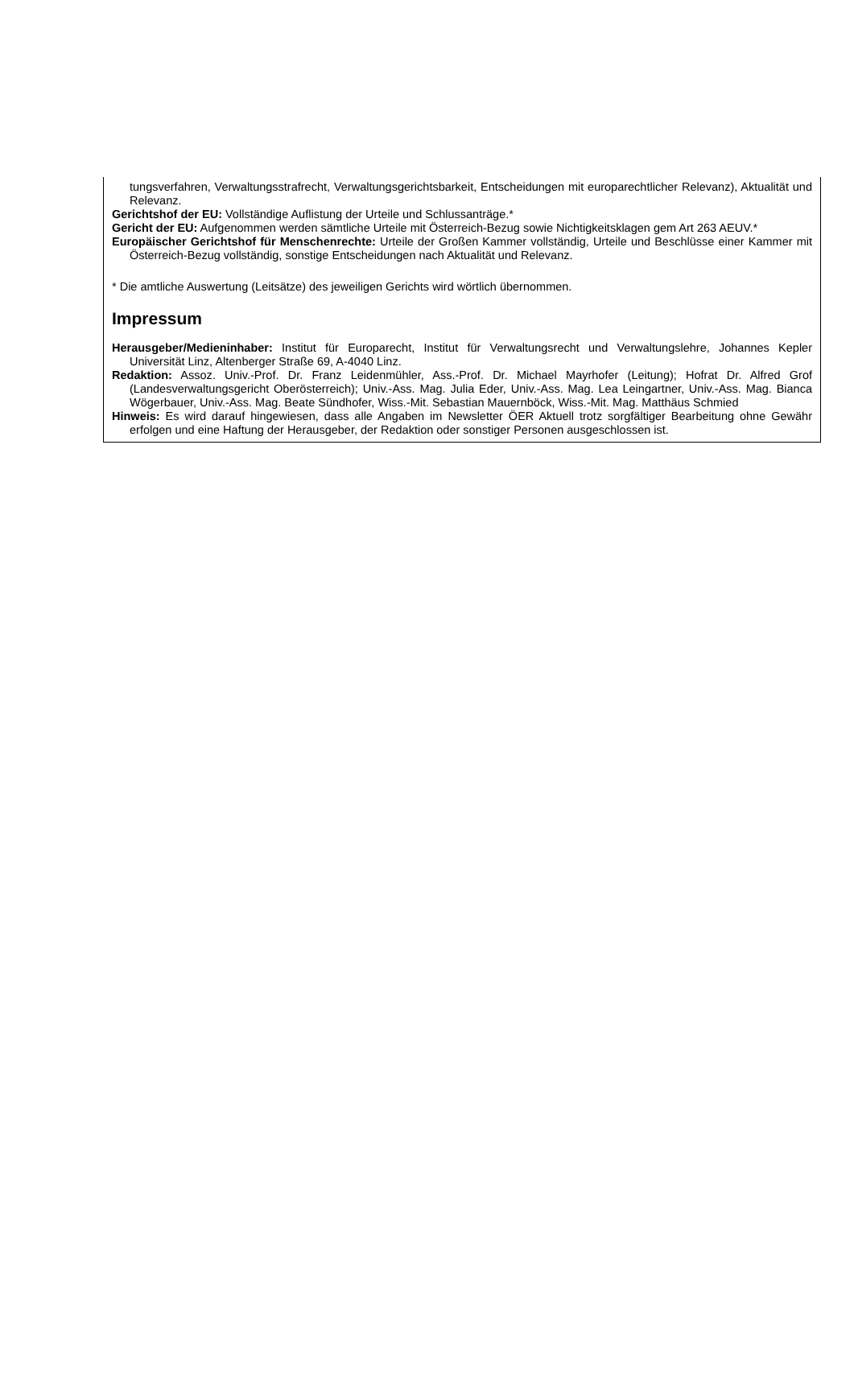tungsverfahren, Verwaltungsstrafrecht, Verwaltungsgerichtsbarkeit, Entscheidungen mit europarechtlicher Relevanz), Aktualität und Relevanz.
Gerichtshof der EU: Vollständige Auflistung der Urteile und Schlussanträge.*
Gericht der EU: Aufgenommen werden sämtliche Urteile mit Österreich-Bezug sowie Nichtigkeitsklagen gem Art 263 AEUV.*
Europäischer Gerichtshof für Menschenrechte: Urteile der Großen Kammer vollständig, Urteile und Beschlüsse einer Kammer mit Österreich-Bezug vollständig, sonstige Entscheidungen nach Aktualität und Relevanz.
* Die amtliche Auswertung (Leitsätze) des jeweiligen Gerichts wird wörtlich übernommen.
Impressum
Herausgeber/Medieninhaber: Institut für Europarecht, Institut für Verwaltungsrecht und Verwaltungslehre, Johannes Kepler Universität Linz, Altenberger Straße 69, A-4040 Linz.
Redaktion: Assoz. Univ.-Prof. Dr. Franz Leidenmühler, Ass.-Prof. Dr. Michael Mayrhofer (Leitung); Hofrat Dr. Alfred Grof (Landesverwaltungsgericht Oberösterreich); Univ.-Ass. Mag. Julia Eder, Univ.-Ass. Mag. Lea Leingartner, Univ.-Ass. Mag. Bianca Wögerbauer, Univ.-Ass. Mag. Beate Sündhofer, Wiss.-Mit. Sebastian Mauernböck, Wiss.-Mit. Mag. Matthäus Schmied
Hinweis: Es wird darauf hingewiesen, dass alle Angaben im Newsletter ÖER Aktuell trotz sorgfältiger Bearbeitung ohne Gewähr erfolgen und eine Haftung der Herausgeber, der Redaktion oder sonstiger Personen ausgeschlossen ist.